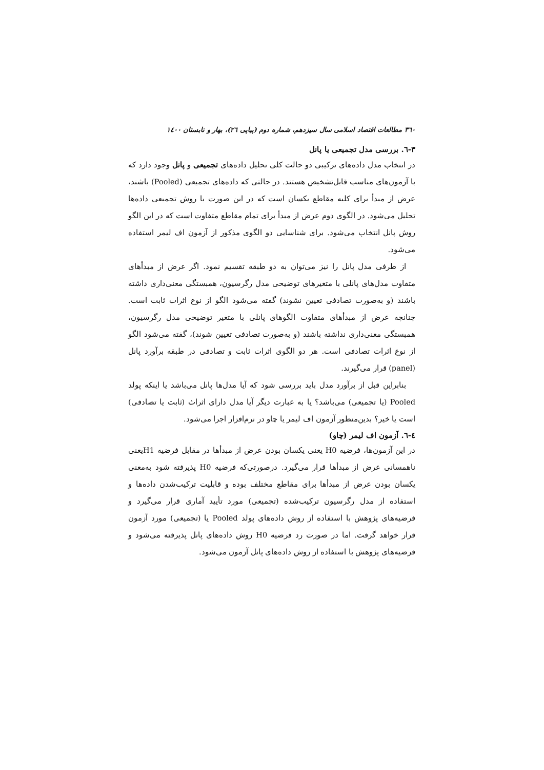۳٦۰ مطالعات اقتصاد اسلامی سال سیزدهم، شماره دوم (پیاپی ۲٦)، بهار و تابستان ۱٤۰۰
۳-٦. بررسی مدل تجمیعی یا پانل
در انتخاب مدل داده‌های ترکیبی دو حالت کلی تحلیل داده‌های تجمیعی و پانل وجود دارد که با آزمون‌های مناسب قابل‌تشخیص هستند. در حالتی که داده‌های تجمیعی (Pooled) باشند، عرض از مبدأ برای کلیه مقاطع یکسان است که در این صورت با روش تجمیعی داده‌ها تحلیل می‌شود. در الگوی دوم عرض از مبدأ برای تمام مقاطع متفاوت است که در این الگو روش پانل انتخاب می‌شود. برای شناسایی دو الگوی مذکور از آزمون اف لیمر استفاده می‌شود.
از طرفی مدل پانل را نیز می‌توان به دو طبقه تقسیم نمود. اگر عرض از مبدأهای متفاوت مدل‌های پانلی با متغیرهای توضیحی مدل رگرسیون، همبستگی معنی‌داری داشته باشند (و به‌صورت تصادفی تعیین نشوند) گفته می‌شود الگو از نوع اثرات ثابت است. چنانچه عرض از مبدأهای متفاوت الگوهای پانلی با متغیر توضیحی مدل رگرسیون، همبستگی معنی‌داری نداشته باشند (و به‌صورت تصادفی تعیین شوند)، گفته می‌شود الگو از نوع اثرات تصادفی است. هر دو الگوی اثرات ثابت و تصادفی در طبقه برآورد پانل (panel) قرار می‌گیرند.
بنابراین قبل از برآورد مدل باید بررسی شود که آیا مدل‌ها پانل می‌باشد یا اینکه پولد Pooled (یا تجمیعی) می‌باشد؟ یا به عبارت دیگر آیا مدل دارای اثراث (ثابت یا تصادفی) است یا خیر؟ بدین‌منظور آزمون اف لیمر یا چاو در نرم‌افزار اجرا می‌شود.
٤-٦. آزمون اف لیمر (چاو)
در این آزمون‌ها، فرضیه H0 یعنی یکسان بودن عرض از مبدأها در مقابل فرضیه H1یعنی ناهمسانی عرض از مبدأها قرار می‌گیرد. درصورتی‌که فرضیه H0 پذیرفته شود به‌معنی یکسان بودن عرض از مبدأها برای مقاطع مختلف بوده و قابلیت ترکیب‌شدن داده‌ها و استفاده از مدل رگرسیون ترکیب‌شده (تجمیعی) مورد تأیید آماری قرار می‌گیرد و فرضیه‌های پژوهش با استفاده از روش داده‌های پولد Pooled یا (تجمیعی) مورد آزمون قرار خواهد گرفت. اما در صورت رد فرضیه H0 روش داده‌های پانل پذیرفته می‌شود و فرضیه‌های پژوهش با استفاده از روش داده‌های پانل آزمون می‌شود.